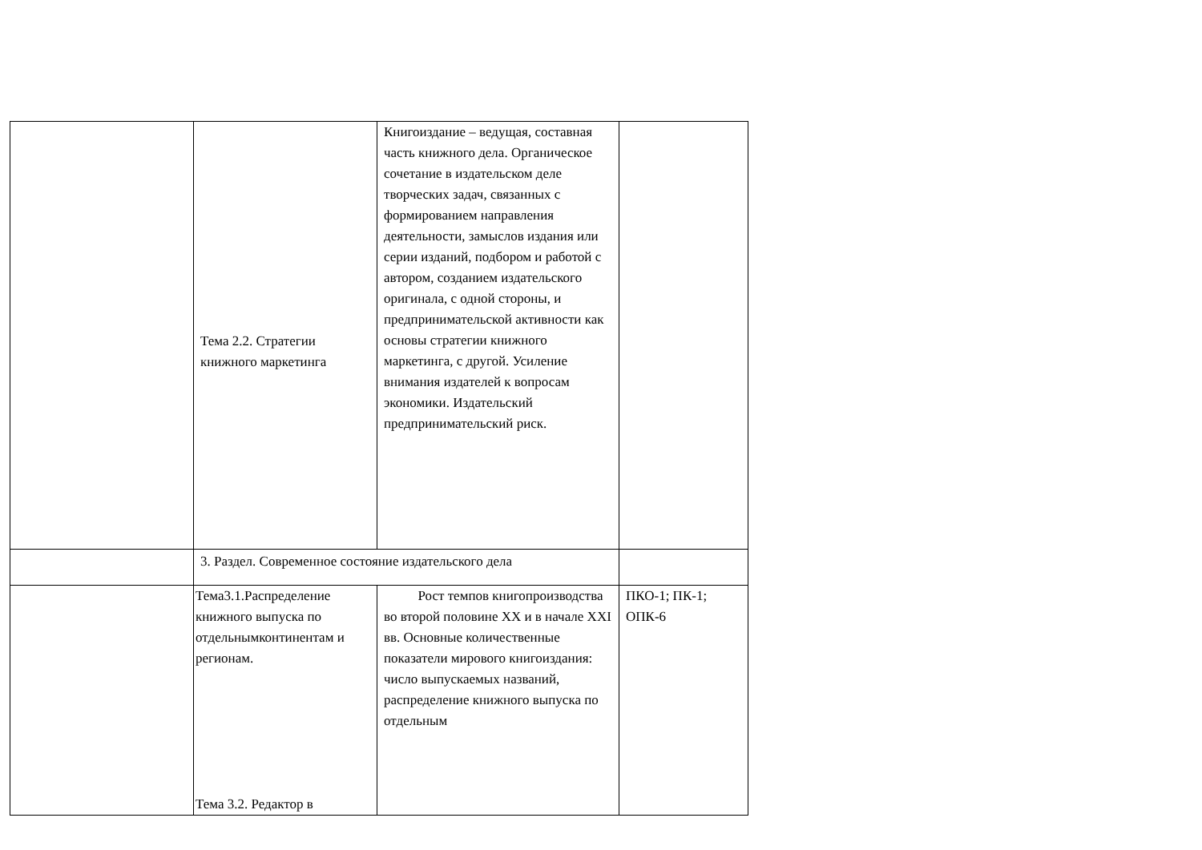| | Тема 2.2. Стратегии книжного маркетинга | Книгоиздание – ведущая, составная часть книжного дела. Органическое сочетание в издательском деле творческих задач, связанных с формированием направления деятельности, замыслов издания или серии изданий, подбором и работой с автором, созданием издательского оригинала, с одной стороны, и предпринимательской активности как основы стратегии книжного маркетинга, с другой. Усиление внимания издателей к вопросам экономики. Издательский предпринимательский риск. | |
| | 3. Раздел. Современное состояние издательского дела | | |
| | Тема3.1.Распределение книжного выпуска по отдельнымконтинентам и регионам. Тема 3.2. Редактор в | Рост темпов книгопроизводства во второй половине XX и в начале XXI вв. Основные количественные показатели мирового книгоиздания: число выпускаемых названий, распределение книжного выпуска по отдельным | ПКО-1; ПК-1; ОПК-6 |